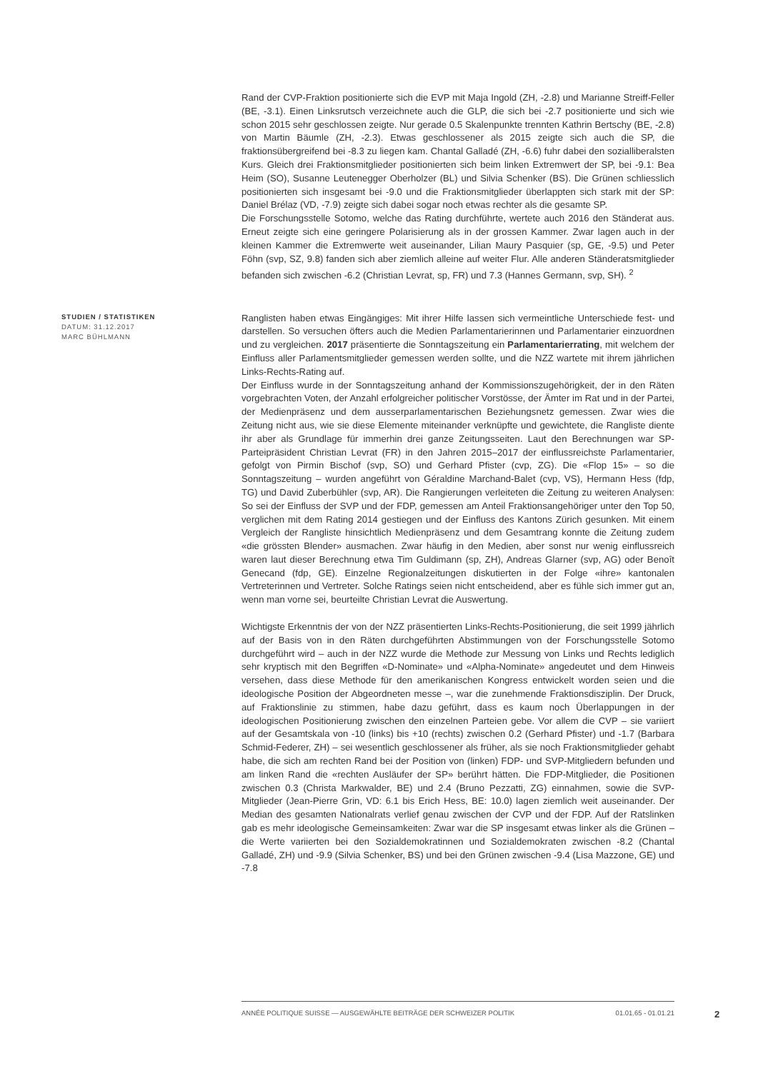Rand der CVP-Fraktion positionierte sich die EVP mit Maja Ingold (ZH, -2.8) und Marianne Streiff-Feller (BE, -3.1). Einen Linksrutsch verzeichnete auch die GLP, die sich bei -2.7 positionierte und sich wie schon 2015 sehr geschlossen zeigte. Nur gerade 0.5 Skalenpunkte trennten Kathrin Bertschy (BE, -2.8) von Martin Bäumle (ZH, -2.3). Etwas geschlossener als 2015 zeigte sich auch die SP, die fraktionsübergreifend bei -8.3 zu liegen kam. Chantal Galladé (ZH, -6.6) fuhr dabei den sozialliberalsten Kurs. Gleich drei Fraktionsmitglieder positionierten sich beim linken Extremwert der SP, bei -9.1: Bea Heim (SO), Susanne Leutenegger Oberholzer (BL) und Silvia Schenker (BS). Die Grünen schliesslich positionierten sich insgesamt bei -9.0 und die Fraktionsmitglieder überlappten sich stark mit der SP: Daniel Brélaz (VD, -7.9) zeigte sich dabei sogar noch etwas rechter als die gesamte SP.
Die Forschungsstelle Sotomo, welche das Rating durchführte, wertete auch 2016 den Ständerat aus. Erneut zeigte sich eine geringere Polarisierung als in der grossen Kammer. Zwar lagen auch in der kleinen Kammer die Extremwerte weit auseinander, Lilian Maury Pasquier (sp, GE, -9.5) und Peter Föhn (svp, SZ, 9.8) fanden sich aber ziemlich alleine auf weiter Flur. Alle anderen Ständeratsmitglieder befanden sich zwischen -6.2 (Christian Levrat, sp, FR) und 7.3 (Hannes Germann, svp, SH). <sup>2</sup>
STUDIEN / STATISTIKEN
DATUM: 31.12.2017
MARC BÜHLMANN
Ranglisten haben etwas Eingängiges: Mit ihrer Hilfe lassen sich vermeintliche Unterschiede fest- und darstellen. So versuchen öfters auch die Medien Parlamentarierinnen und Parlamentarier einzuordnen und zu vergleichen. 2017 präsentierte die Sonntagszeitung ein Parlamentarierrating, mit welchem der Einfluss aller Parlamentsmitglieder gemessen werden sollte, und die NZZ wartete mit ihrem jährlichen Links-Rechts-Rating auf.
Der Einfluss wurde in der Sonntagszeitung anhand der Kommissionszugehörigkeit, der in den Räten vorgebrachten Voten, der Anzahl erfolgreicher politischer Vorstösse, der Ämter im Rat und in der Partei, der Medienpräsenz und dem ausserparlamentarischen Beziehungsnetz gemessen. Zwar wies die Zeitung nicht aus, wie sie diese Elemente miteinander verknüpfte und gewichtete, die Rangliste diente ihr aber als Grundlage für immerhin drei ganze Zeitungsseiten. Laut den Berechnungen war SP-Parteipräsident Christian Levrat (FR) in den Jahren 2015–2017 der einflussreichste Parlamentarier, gefolgt von Pirmin Bischof (svp, SO) und Gerhard Pfister (cvp, ZG). Die «Flop 15» – so die Sonntagszeitung – wurden angeführt von Géraldine Marchand-Balet (cvp, VS), Hermann Hess (fdp, TG) und David Zuberbühler (svp, AR). Die Rangierungen verleiteten die Zeitung zu weiteren Analysen: So sei der Einfluss der SVP und der FDP, gemessen am Anteil Fraktionsangehöriger unter den Top 50, verglichen mit dem Rating 2014 gestiegen und der Einfluss des Kantons Zürich gesunken. Mit einem Vergleich der Rangliste hinsichtlich Medienpräsenz und dem Gesamtrang konnte die Zeitung zudem «die grössten Blender» ausmachen. Zwar häufig in den Medien, aber sonst nur wenig einflussreich waren laut dieser Berechnung etwa Tim Guldimann (sp, ZH), Andreas Glarner (svp, AG) oder Benoît Genecand (fdp, GE). Einzelne Regionalzeitungen diskutierten in der Folge «ihre» kantonalen Vertreterinnen und Vertreter. Solche Ratings seien nicht entscheidend, aber es fühle sich immer gut an, wenn man vorne sei, beurteilte Christian Levrat die Auswertung.
Wichtigste Erkenntnis der von der NZZ präsentierten Links-Rechts-Positionierung, die seit 1999 jährlich auf der Basis von in den Räten durchgeführten Abstimmungen von der Forschungsstelle Sotomo durchgeführt wird – auch in der NZZ wurde die Methode zur Messung von Links und Rechts lediglich sehr kryptisch mit den Begriffen «D-Nominate» und «Alpha-Nominate» angedeutet und dem Hinweis versehen, dass diese Methode für den amerikanischen Kongress entwickelt worden seien und die ideologische Position der Abgeordneten messe –, war die zunehmende Fraktionsdisziplin. Der Druck, auf Fraktionslinie zu stimmen, habe dazu geführt, dass es kaum noch Überlappungen in der ideologischen Positionierung zwischen den einzelnen Parteien gebe. Vor allem die CVP – sie variiert auf der Gesamtskala von -10 (links) bis +10 (rechts) zwischen 0.2 (Gerhard Pfister) und -1.7 (Barbara Schmid-Federer, ZH) – sei wesentlich geschlossener als früher, als sie noch Fraktionsmitglieder gehabt habe, die sich am rechten Rand bei der Position von (linken) FDP- und SVP-Mitgliedern befunden und am linken Rand die «rechten Ausläufer der SP» berührt hätten. Die FDP-Mitglieder, die Positionen zwischen 0.3 (Christa Markwalder, BE) und 2.4 (Bruno Pezzatti, ZG) einnahmen, sowie die SVP-Mitglieder (Jean-Pierre Grin, VD: 6.1 bis Erich Hess, BE: 10.0) lagen ziemlich weit auseinander. Der Median des gesamten Nationalrats verlief genau zwischen der CVP und der FDP. Auf der Ratslinken gab es mehr ideologische Gemeinsamkeiten: Zwar war die SP insgesamt etwas linker als die Grünen – die Werte variierten bei den Sozialdemokratinnen und Sozialdemokraten zwischen -8.2 (Chantal Galladé, ZH) und -9.9 (Silvia Schenker, BS) und bei den Grünen zwischen -9.4 (Lisa Mazzone, GE) und -7.8
ANNÉE POLITIQUE SUISSE — AUSGEWÄHLTE BEITRÄGE DER SCHWEIZER POLITIK 01.01.65 - 01.01.21
2